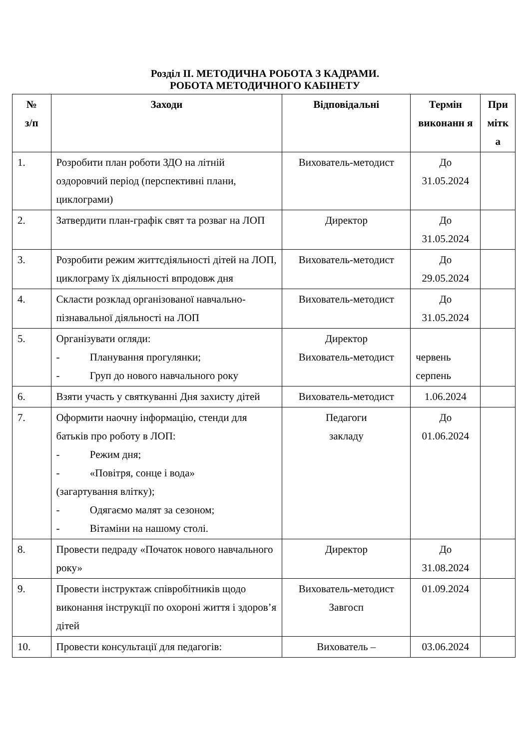Розділ ІІ. МЕТОДИЧНА РОБОТА З КАДРАМИ.
РОБОТА МЕТОДИЧНОГО КАБІНЕТУ
| № з/п | Заходи | Відповідальні | Термін виконанн я | При мітк а |
| --- | --- | --- | --- | --- |
| 1. | Розробити план роботи ЗДО на літній оздоровчий період (перспективні плани, циклограми) | Вихователь-методист | До 31.05.2024 | |
| 2. | Затвердити план-графік свят та розваг на ЛОП | Директор | До 31.05.2024 | |
| 3. | Розробити режим життєдіяльності дітей на ЛОП, циклограму їх діяльності впродовж дня | Вихователь-методист | До 29.05.2024 | |
| 4. | Скласти розклад організованої навчально-пізнавальної діяльності на ЛОП | Вихователь-методист | До 31.05.2024 | |
| 5. | Організувати огляди: - Планування прогулянки; - Груп до нового навчального року | Директор Вихователь-методист | червень серпень | |
| 6. | Взяти участь у святкуванні Дня захисту дітей | Вихователь-методист | 1.06.2024 | |
| 7. | Оформити наочну інформацію, стенди для батьків про роботу в ЛОП: - Режим дня; - «Повітря, сонце і вода» (загартування влітку); - Одягаємо малят за сезоном; - Вітаміни на нашому столі. | Педагоги закладу | До 01.06.2024 | |
| 8. | Провести педраду «Початок нового навчального року» | Директор | До 31.08.2024 | |
| 9. | Провести інструктаж співробітників щодо виконання інструкції по охороні життя і здоров’я дітей | Вихователь-методист Завгосп | 01.09.2024 | |
| 10. | Провести консультації для педагогів: | Вихователь – | 03.06.2024 | |